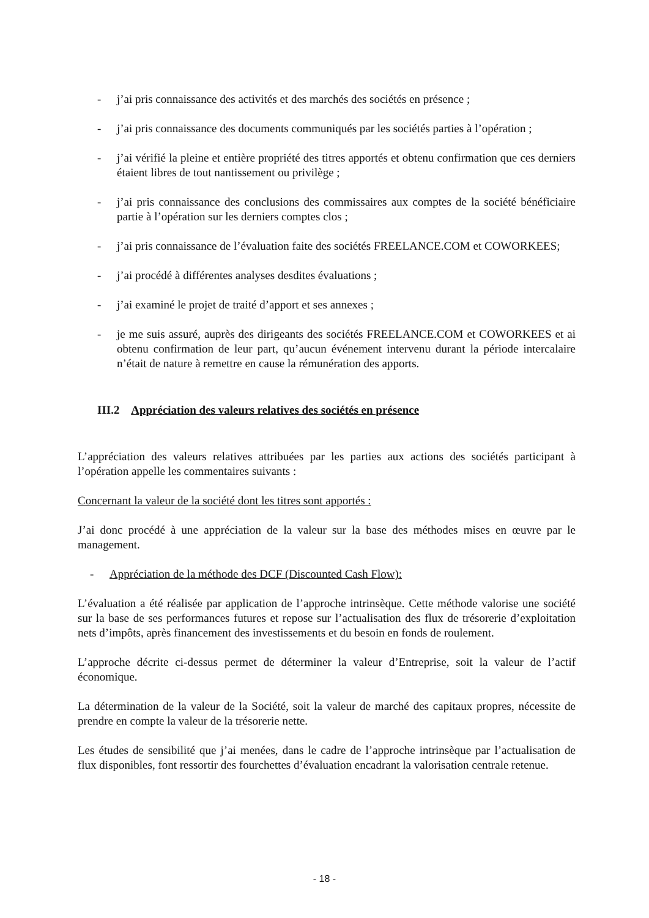- j’ai pris connaissance des activités et des marchés des sociétés en présence ;
- j’ai pris connaissance des documents communiqués par les sociétés parties à l’opération ;
- j’ai vérifié la pleine et entière propriété des titres apportés et obtenu confirmation que ces derniers étaient libres de tout nantissement ou privilège ;
- j’ai pris connaissance des conclusions des commissaires aux comptes de la société bénéficiaire partie à l’opération sur les derniers comptes clos ;
- j’ai pris connaissance de l’évaluation faite des sociétés FREELANCE.COM et COWORKEES;
- j’ai procédé à différentes analyses desdites évaluations ;
- j’ai examiné le projet de traité d’apport et ses annexes ;
- je me suis assuré, auprès des dirigeants des sociétés FREELANCE.COM et COWORKEES et ai obtenu confirmation de leur part, qu’aucun événement intervenu durant la période intercalaire n’était de nature à remettre en cause la rémunération des apports.
III.2 Appréciation des valeurs relatives des sociétés en présence
L’appréciation des valeurs relatives attribuées par les parties aux actions des sociétés participant à l’opération appelle les commentaires suivants :
Concernant la valeur de la société dont les titres sont apportés :
J’ai donc procédé à une appréciation de la valeur sur la base des méthodes mises en œuvre par le management.
- Appréciation de la méthode des DCF (Discounted Cash Flow):
L’évaluation a été réalisée par application de l’approche intrinsèque. Cette méthode valorise une société sur la base de ses performances futures et repose sur l’actualisation des flux de trésorerie d’exploitation nets d’impôts, après financement des investissements et du besoin en fonds de roulement.
L’approche décrite ci-dessus permet de déterminer la valeur d’Entreprise, soit la valeur de l’actif économique.
La détermination de la valeur de la Société, soit la valeur de marché des capitaux propres, nécessite de prendre en compte la valeur de la trésorerie nette.
Les études de sensibilité que j’ai menées, dans le cadre de l’approche intrinsèque par l’actualisation de flux disponibles, font ressortir des fourchettes d’évaluation encadrant la valorisation centrale retenue.
- 18 -